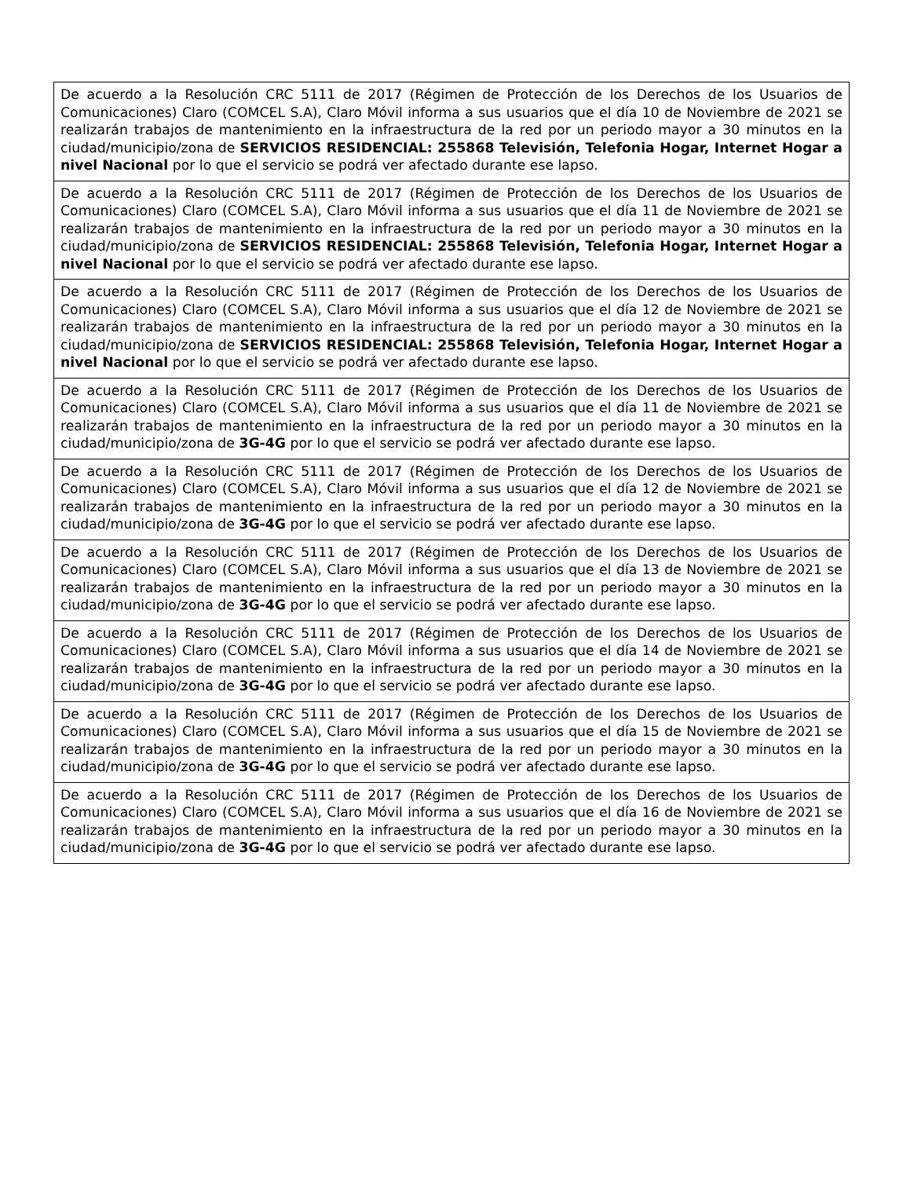| De acuerdo a la Resolución CRC 5111 de 2017 (Régimen de Protección de los Derechos de los Usuarios de Comunicaciones) Claro (COMCEL S.A), Claro Móvil informa a sus usuarios que el día 10 de Noviembre de 2021 se realizarán trabajos de mantenimiento en la infraestructura de la red por un periodo mayor a 30 minutos en la ciudad/municipio/zona de SERVICIOS RESIDENCIAL: 255868 Televisión, Telefonia Hogar, Internet Hogar a nivel Nacional por lo que el servicio se podrá ver afectado durante ese lapso. |
| De acuerdo a la Resolución CRC 5111 de 2017 (Régimen de Protección de los Derechos de los Usuarios de Comunicaciones) Claro (COMCEL S.A), Claro Móvil informa a sus usuarios que el día 11 de Noviembre de 2021 se realizarán trabajos de mantenimiento en la infraestructura de la red por un periodo mayor a 30 minutos en la ciudad/municipio/zona de SERVICIOS RESIDENCIAL: 255868 Televisión, Telefonia Hogar, Internet Hogar a nivel Nacional por lo que el servicio se podrá ver afectado durante ese lapso. |
| De acuerdo a la Resolución CRC 5111 de 2017 (Régimen de Protección de los Derechos de los Usuarios de Comunicaciones) Claro (COMCEL S.A), Claro Móvil informa a sus usuarios que el día 12 de Noviembre de 2021 se realizarán trabajos de mantenimiento en la infraestructura de la red por un periodo mayor a 30 minutos en la ciudad/municipio/zona de SERVICIOS RESIDENCIAL: 255868 Televisión, Telefonia Hogar, Internet Hogar a nivel Nacional por lo que el servicio se podrá ver afectado durante ese lapso. |
| De acuerdo a la Resolución CRC 5111 de 2017 (Régimen de Protección de los Derechos de los Usuarios de Comunicaciones) Claro (COMCEL S.A), Claro Móvil informa a sus usuarios que el día 11 de Noviembre de 2021 se realizarán trabajos de mantenimiento en la infraestructura de la red por un periodo mayor a 30 minutos en la ciudad/municipio/zona de 3G-4G por lo que el servicio se podrá ver afectado durante ese lapso. |
| De acuerdo a la Resolución CRC 5111 de 2017 (Régimen de Protección de los Derechos de los Usuarios de Comunicaciones) Claro (COMCEL S.A), Claro Móvil informa a sus usuarios que el día 12 de Noviembre de 2021 se realizarán trabajos de mantenimiento en la infraestructura de la red por un periodo mayor a 30 minutos en la ciudad/municipio/zona de 3G-4G por lo que el servicio se podrá ver afectado durante ese lapso. |
| De acuerdo a la Resolución CRC 5111 de 2017 (Régimen de Protección de los Derechos de los Usuarios de Comunicaciones) Claro (COMCEL S.A), Claro Móvil informa a sus usuarios que el día 13 de Noviembre de 2021 se realizarán trabajos de mantenimiento en la infraestructura de la red por un periodo mayor a 30 minutos en la ciudad/municipio/zona de 3G-4G por lo que el servicio se podrá ver afectado durante ese lapso. |
| De acuerdo a la Resolución CRC 5111 de 2017 (Régimen de Protección de los Derechos de los Usuarios de Comunicaciones) Claro (COMCEL S.A), Claro Móvil informa a sus usuarios que el día 14 de Noviembre de 2021 se realizarán trabajos de mantenimiento en la infraestructura de la red por un periodo mayor a 30 minutos en la ciudad/municipio/zona de 3G-4G por lo que el servicio se podrá ver afectado durante ese lapso. |
| De acuerdo a la Resolución CRC 5111 de 2017 (Régimen de Protección de los Derechos de los Usuarios de Comunicaciones) Claro (COMCEL S.A), Claro Móvil informa a sus usuarios que el día 15 de Noviembre de 2021 se realizarán trabajos de mantenimiento en la infraestructura de la red por un periodo mayor a 30 minutos en la ciudad/municipio/zona de 3G-4G por lo que el servicio se podrá ver afectado durante ese lapso. |
| De acuerdo a la Resolución CRC 5111 de 2017 (Régimen de Protección de los Derechos de los Usuarios de Comunicaciones) Claro (COMCEL S.A), Claro Móvil informa a sus usuarios que el día 16 de Noviembre de 2021 se realizarán trabajos de mantenimiento en la infraestructura de la red por un periodo mayor a 30 minutos en la ciudad/municipio/zona de 3G-4G por lo que el servicio se podrá ver afectado durante ese lapso. |